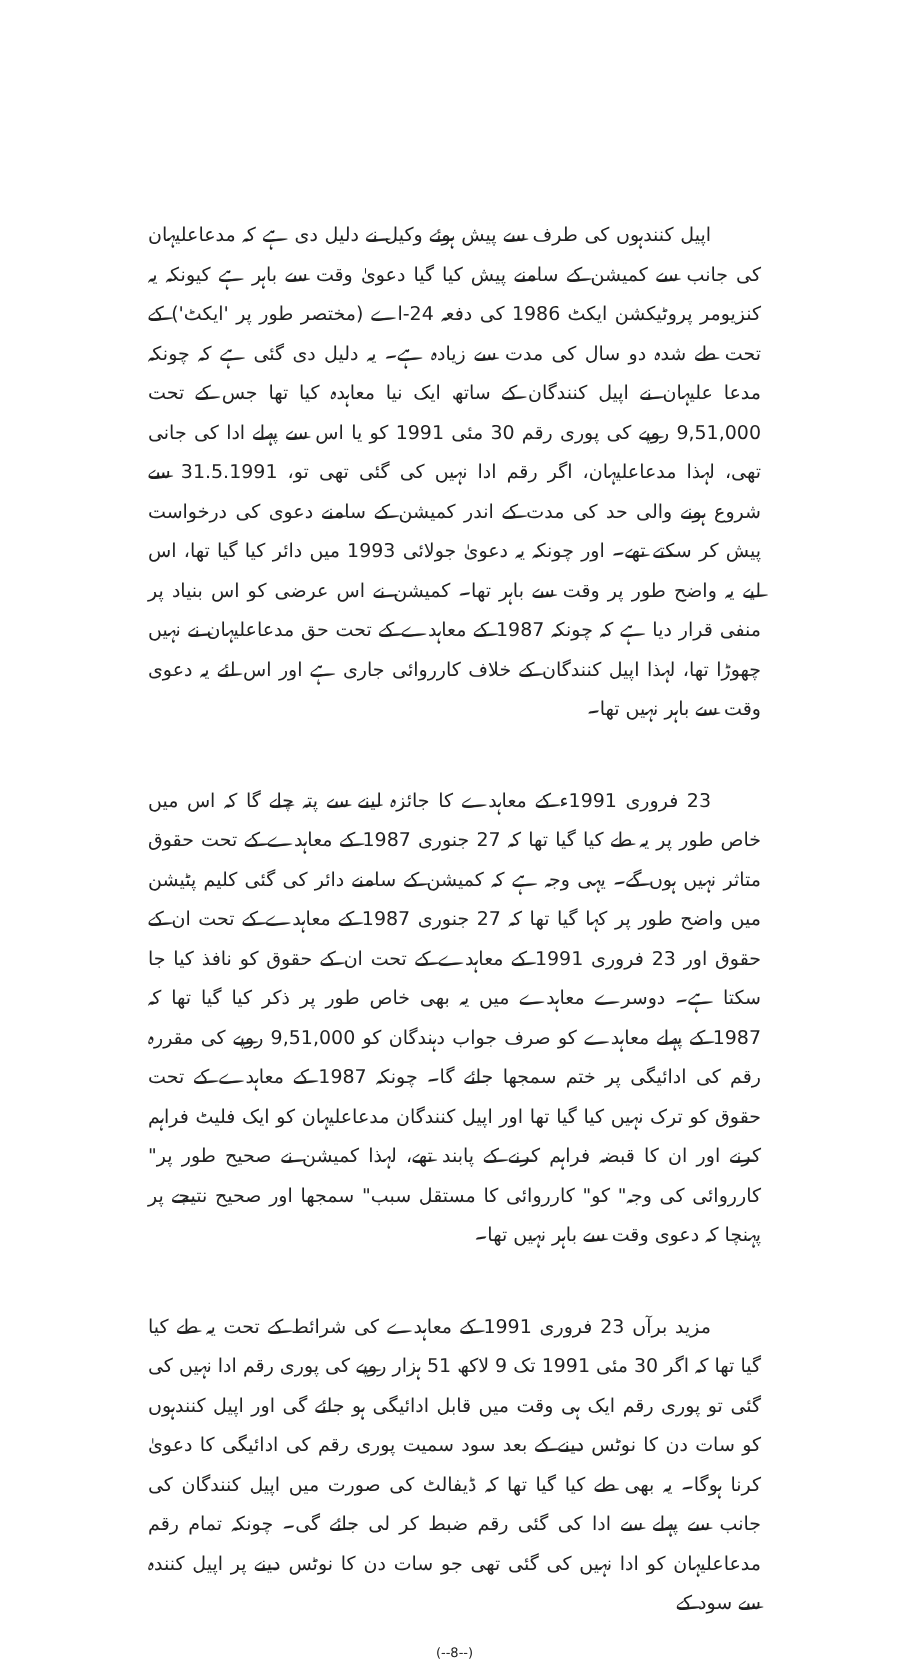اپیل کنندہوں کی طرف سے پیش ہوئے وکیل نے دلیل دی ہے کہ مدعاعلیہان کی جانب سے کمیشن کے سامنے پیش کیا گیا دعویٰ وقت سے باہر ہے کیونکہ یہ کنزیومر پروٹیکشن ایکٹ 1986 کی دفعہ 24-اے (مختصر طور پر 'ایکٹ') کے تحت طے شدہ دو سال کی مدت سے زیادہ ہے۔ یہ دلیل دی گئی ہے کہ چونکہ مدعا علیہان نے اپیل کنندگان کے ساتھ ایک نیا معاہدہ کیا تھا جس کے تحت 9,51,000 روپے کی پوری رقم 30 مئی 1991 کو یا اس سے پہلے ادا کی جانی تھی، لہذا مدعاعلیہان، اگر رقم ادا نہیں کی گئی تھی تو، 31.5.1991 سے شروع ہونے والی حد کی مدت کے اندر کمیشن کے سامنے دعوی کی درخواست پیش کر سکتے تھے۔ اور چونکہ یہ دعویٰ جولائی 1993 میں دائر کیا گیا تھا، اس لیے یہ واضح طور پر وقت سے باہر تھا۔ کمیشن نے اس عرضی کو اس بنیاد پر منفی قرار دیا ہے کہ چونکہ 1987 کے معاہدے کے تحت حق مدعاعلیہان نے نہیں چھوڑا تھا، لہذا اپیل کنندگان کے خلاف کارروائی جاری ہے اور اس لئے یہ دعوی وقت سے باہر نہیں تھا۔
23 فروری 1991ء کے معاہدے کا جائزہ لینے سے پتہ چلے گا کہ اس میں خاص طور پر یہ طے کیا گیا تھا کہ 27 جنوری 1987 کے معاہدے کے تحت حقوق متاثر نہیں ہوں گے۔ یہی وجہ ہے کہ کمیشن کے سامنے دائر کی گئی کلیم پٹیشن میں واضح طور پر کہا گیا تھا کہ 27 جنوری 1987 کے معاہدے کے تحت ان کے حقوق اور 23 فروری 1991 کے معاہدے کے تحت ان کے حقوق کو نافذ کیا جا سکتا ہے۔ دوسرے معاہدے میں یہ بھی خاص طور پر ذکر کیا گیا تھا کہ 1987 کے پہلے معاہدے کو صرف جواب دہندگان کو 9,51,000 روپے کی مقررہ رقم کی ادائیگی پر ختم سمجھا جائے گا۔ چونکہ 1987 کے معاہدے کے تحت حقوق کو ترک نہیں کیا گیا تھا اور اپیل کنندگان مدعاعلیہان کو ایک فلیٹ فراہم کرنے اور ان کا قبضہ فراہم کرنے کے پابند تھے، لہذا کمیشن نے صحیح طور پر" کارروائی کی وجہ" کو" کارروائی کا مستقل سبب" سمجھا اور صحیح نتیجے پر پہنچا کہ دعوی وقت سے باہر نہیں تھا۔
مزید برآں 23 فروری 1991 کے معاہدے کی شرائط کے تحت یہ طے کیا گیا تھا کہ اگر 30 مئی 1991 تک 9 لاکھ 51 ہزار روپے کی پوری رقم ادا نہیں کی گئی تو پوری رقم ایک ہی وقت میں قابل ادائیگی ہو جائے گی اور اپیل کنندہوں کو سات دن کا نوٹس دینے کے بعد سود سمیت پوری رقم کی ادائیگی کا دعویٰ کرنا ہوگا۔ یہ بھی طے کیا گیا تھا کہ ڈیفالٹ کی صورت میں اپیل کنندگان کی جانب سے پہلے سے ادا کی گئی رقم ضبط کر لی جائے گی۔ چونکہ تمام رقم مدعاعلیہان کو ادا نہیں کی گئی تھی جو سات دن کا نوٹس دینے پر اپیل کنندہ سے سود کے
(--8--)